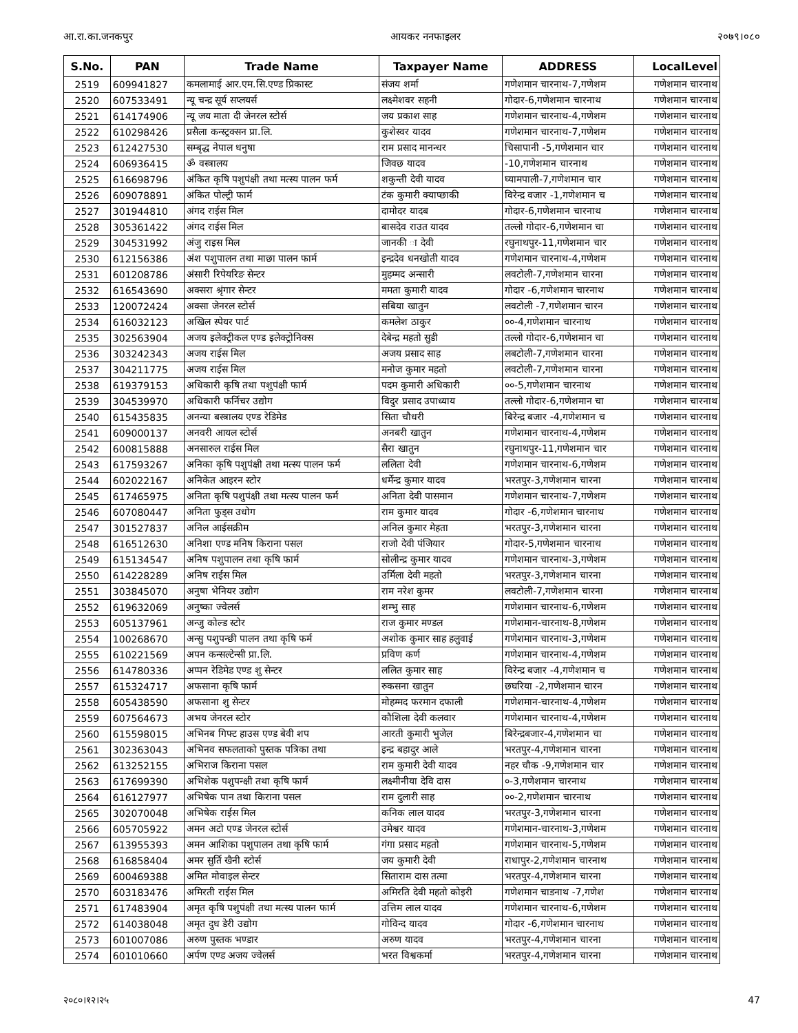आ.रा.का.जनकपुर आयकर ननफाइलर २०७९।०८०
| S.No. | PAN | Trade Name | Taxpayer Name | ADDRESS | LocalLevel |
| --- | --- | --- | --- | --- | --- |
| 2519 | 609941827 | कमलामाई आर.एम.सि.एण्ड प्रिकास्ट | संजय शर्मा | गणेशमान चारनाथ-7,गणेशम | गणेशमान चारनाथ |
| 2520 | 607533491 | न्यू चन्द्र सूर्य सप्लयर्स | लक्ष्मेशवर सहनी | गोदार-6,गणेशमान चारनाथ | गणेशमान चारनाथ |
| 2521 | 614174906 | न्यू जय माता दी जेनरल स्टोर्स | जय प्रकाश साह | गणेशमान चारनाथ-4,गणेशम | गणेशमान चारनाथ |
| 2522 | 610298426 | प्रसैला कन्स्ट्रक्सन प्रा.लि. | कुशेस्वर यादव | गणेशमान चारनाथ-7,गणेशम | गणेशमान चारनाथ |
| 2523 | 612427530 | सम्बृद्ध नेपाल धनुषा | राम प्रसाद मानन्धर | चिसापानी -5,गणेशमान चार | गणेशमान चारनाथ |
| 2524 | 606936415 | ॐ वस्त्रालय | जिवछ यादव | -10,गणेशमान चारनाथ | गणेशमान चारनाथ |
| 2525 | 616698796 | अंकित कृषि पशुपंक्षी तथा मत्स्य पालन फर्म | शकुन्ती देवी यादव | घ्यामपाली-7,गणेशमान चार | गणेशमान चारनाथ |
| 2526 | 609078891 | अंकित पोल्ट्री फार्म | टंक कुमारी क्याप्छाकी | विरेन्द्र वजार -1,गणेशमान च | गणेशमान चारनाथ |
| 2527 | 301944810 | अंगद राईस मिल | दामोदर यादब | गोदार-6,गणेशमान चारनाथ | गणेशमान चारनाथ |
| 2528 | 305361422 | अंगद राईस मिल | बासदेव राउत यादव | तल्लो गोदार-6,गणेशमान चा | गणेशमान चारनाथ |
| 2529 | 304531992 | अंजु राइस मिल | जानकी ा देवी | रघुनाथपुर-11,गणेशमान चार | गणेशमान चारनाथ |
| 2530 | 612156386 | अंश पशुपालन तथा माछा पालन फार्म | इन्द्रदेव धनखोती यादव | गणेशमान चारनाथ-4,गणेशम | गणेशमान चारनाथ |
| 2531 | 601208786 | अंसारी रिपेयरिङ सेन्टर | मुहम्मद अन्सारी | लवटोली-7,गणेशमान चारना | गणेशमान चारनाथ |
| 2532 | 616543690 | अक्सरा श्रृंगार सेन्टर | ममता कुमारी यादव | गोदार -6,गणेशमान चारनाथ | गणेशमान चारनाथ |
| 2533 | 120072424 | अक्सा जेनरल स्टोर्स | सबिया खातुन | लवटोली -7,गणेशमान चारन | गणेशमान चारनाथ |
| 2534 | 616032123 | अखिल स्पेयर पार्ट | कमलेश ठाकुर | ००-4,गणेशमान चारनाथ | गणेशमान चारनाथ |
| 2535 | 302563904 | अजय इलेक्ट्रीकल एण्ड इलेक्ट्रोनिक्स | देबेन्द्र महतो सुडी | तल्लो गोदार-6,गणेशमान चा | गणेशमान चारनाथ |
| 2536 | 303242343 | अजय राईस मिल | अजय प्रसाद साह | लबटोली-7,गणेशमान चारना | गणेशमान चारनाथ |
| 2537 | 304211775 | अजय राईस मिल | मनोज कुमार महतो | लवटोली-7,गणेशमान चारना | गणेशमान चारनाथ |
| 2538 | 619379153 | अधिकारी कृषि तथा पशुपंक्षी फार्म | पदम कुमारी अधिकारी | ००-5,गणेशमान चारनाथ | गणेशमान चारनाथ |
| 2539 | 304539970 | अधिकारी फर्निचर उद्योग | विदुर प्रसाद उपाध्याय | तल्लो गोदार-6,गणेशमान चा | गणेशमान चारनाथ |
| 2540 | 615435835 | अनन्या बस्त्रालय एण्ड रेडिमेड | सिता चौधरी | बिरेन्द्र बजार -4,गणेशमान च | गणेशमान चारनाथ |
| 2541 | 609000137 | अनवरी आयल स्टोर्स | अनबरी खातुन | गणेशमान चारनाथ-4,गणेशम | गणेशमान चारनाथ |
| 2542 | 600815888 | अनसारुल राईस मिल | सैरा खातुन | रघुनाथपुर-11,गणेशमान चार | गणेशमान चारनाथ |
| 2543 | 617593267 | अनिका कृषि पशुपंक्षी तथा मत्स्य पालन फर्म | ललिता देवी | गणेशमान चारनाथ-6,गणेशम | गणेशमान चारनाथ |
| 2544 | 602022167 | अनिकेत आइरन स्टोर | धर्मेन्द्र कुमार यादव | भरतपुर-3,गणेशमान चारना | गणेशमान चारनाथ |
| 2545 | 617465975 | अनिता कृषि पशुपंक्षी तथा मत्स्य पालन फर्म | अनिता देवी पासमान | गणेशमान चारनाथ-7,गणेशम | गणेशमान चारनाथ |
| 2546 | 607080447 | अनिता फुड्स उधोग | राम कुमार यादव | गोदार -6,गणेशमान चारनाथ | गणेशमान चारनाथ |
| 2547 | 301527837 | अनिल आईसक्रीम | अनिल कुमार मेहता | भरतपुर-3,गणेशमान चारना | गणेशमान चारनाथ |
| 2548 | 616512630 | अनिशा एण्ड मनिष किराना पसल | राजो देवी पंजियार | गोदार-5,गणेशमान चारनाथ | गणेशमान चारनाथ |
| 2549 | 615134547 | अनिष पशुपालन तथा कृषि फार्म | सोलीन्द्र कुमार यादव | गणेशमान चारनाथ-3,गणेशम | गणेशमान चारनाथ |
| 2550 | 614228289 | अनिष राईस मिल | उर्मिला देवी महतो | भरतपुर-3,गणेशमान चारना | गणेशमान चारनाथ |
| 2551 | 303845070 | अनुषा भेनियर उद्योग | राम नरेश कुमर | लवटोली-7,गणेशमान चारना | गणेशमान चारनाथ |
| 2552 | 619632069 | अनुष्का ज्वेलर्स | शम्भु साह | गणेशमान चारनाथ-6,गणेशम | गणेशमान चारनाथ |
| 2553 | 605137961 | अन्जु कोल्ड स्टोर | राज कुमार मण्डल | गणेशमान-चारनाथ-8,गणेशम | गणेशमान चारनाथ |
| 2554 | 100268670 | अन्सु पशुपन्छी पालन तथा कृषि फर्म | अशोक कुमार साह हलुवाई | गणेशमान चारनाथ-3,गणेशम | गणेशमान चारनाथ |
| 2555 | 610221569 | अपन कन्सल्टेन्सी प्रा.लि. | प्रविण कर्ण | गणेशमान चारनाथ-4,गणेशम | गणेशमान चारनाथ |
| 2556 | 614780336 | अप्पन रेडिमेड एण्ड शु सेन्टर | ललित कुमार साह | विरेन्द्र बजार -4,गणेशमान च | गणेशमान चारनाथ |
| 2557 | 615324717 | अफसाना कृषि फार्म | रुकसना खातुन | छघरिया -2,गणेशमान चारन | गणेशमान चारनाथ |
| 2558 | 605438590 | अफसाना शु सेन्टर | मोहम्मद फरमान दफाली | गणेशमान-चारनाथ-4,गणेशम | गणेशमान चारनाथ |
| 2559 | 607564673 | अभय जेनरल स्टोर | कौशिला देवी कलवार | गणेशमान चारनाथ-4,गणेशम | गणेशमान चारनाथ |
| 2560 | 615598015 | अभिनब गिफ्ट हाउस एण्ड बेवी शप | आरती कुमारी भुजेल | बिरेन्द्रबजार-4,गणेशमान चा | गणेशमान चारनाथ |
| 2561 | 302363043 | अभिनव सफलताको पुस्तक पत्रिका तथा | इन्द्र बहादुर आले | भरतपुर-4,गणेशमान चारना | गणेशमान चारनाथ |
| 2562 | 613252155 | अभिराज किराना पसल | राम कुमारी देवी यादव | नहर चौक -9,गणेशमान चार | गणेशमान चारनाथ |
| 2563 | 617699390 | अभिशेक पशुपन्क्षी तथा कृषि फार्म | लक्ष्मीनीया देवि दास | ०-3,गणेशमान चारनाथ | गणेशमान चारनाथ |
| 2564 | 616127977 | अभिषेक पान तथा किराना पसल | राम दुलारी साह | ००-2,गणेशमान चारनाथ | गणेशमान चारनाथ |
| 2565 | 302070048 | अभिषेक राईस मिल | कनिक लाल यादव | भरतपुर-3,गणेशमान चारना | गणेशमान चारनाथ |
| 2566 | 605705922 | अमन अटो एण्ड जेनरल स्टोर्स | उमेश्वर यादव | गणेशमान-चारनाथ-3,गणेशम | गणेशमान चारनाथ |
| 2567 | 613955393 | अमन आशिका पशुपालन तथा कृषि फार्म | गंगा प्रसाद महतो | गणेशमान चारनाथ-5,गणेशम | गणेशमान चारनाथ |
| 2568 | 616858404 | अमर सुर्ति खैनी स्टोर्स | जय कुमारी देवी | राधापुर-2,गणेशमान चारनाथ | गणेशमान चारनाथ |
| 2569 | 600469388 | अमित मोवाइल सेन्टर | सिताराम दास तत्मा | भरतपुर-4,गणेशमान चारना | गणेशमान चारनाथ |
| 2570 | 603183476 | अमिरती राईस मिल | अमिरति देवी महतो कोइरी | गणेशमान चाडनाथ -7,गणेश | गणेशमान चारनाथ |
| 2571 | 617483904 | अमृत कृषि पशुपंक्षी तथा मत्स्य पालन फार्म | उत्तिम लाल यादव | गणेशमान चारनाथ-6,गणेशम | गणेशमान चारनाथ |
| 2572 | 614038048 | अमृत दुध डेरी उद्योग | गोविन्द यादव | गोदार -6,गणेशमान चारनाथ | गणेशमान चारनाथ |
| 2573 | 601007086 | अरुण पुस्तक भण्डार | अरुण यादव | भरतपुर-4,गणेशमान चारना | गणेशमान चारनाथ |
| 2574 | 601010660 | अर्पण एण्ड अजय ज्वेलर्स | भरत विश्वकर्मा | भरतपुर-4,गणेशमान चारना | गणेशमान चारनाथ |
२०८०।१२।२५ 47